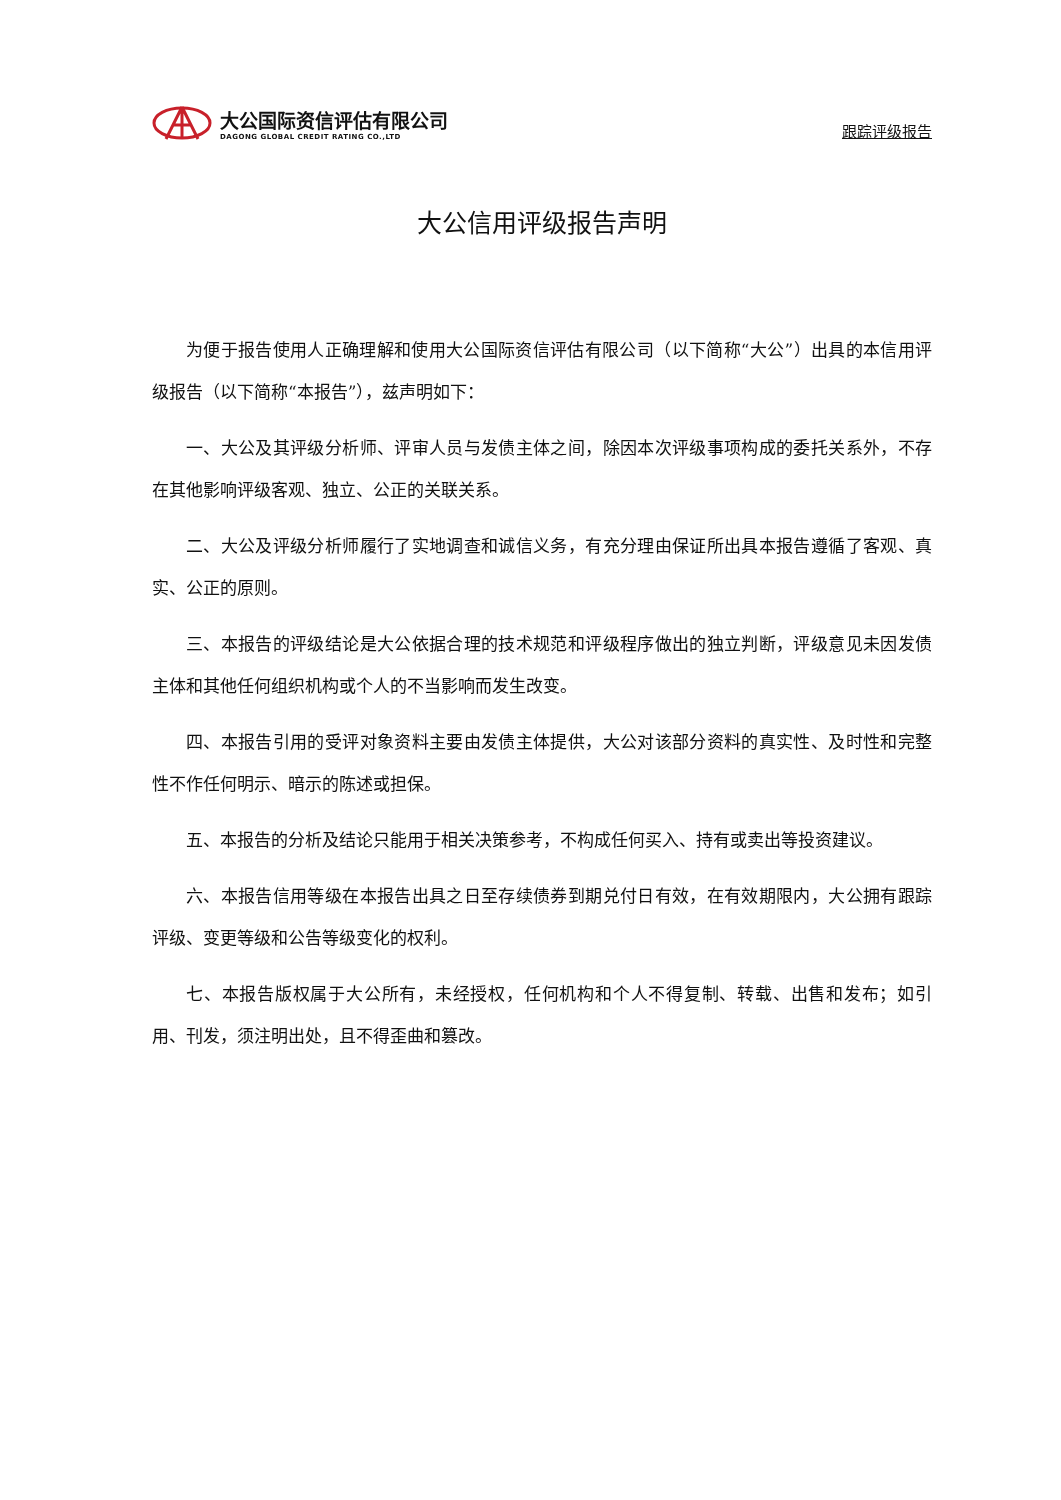大公国际资信评估有限公司
DAGONG GLOBAL CREDIT RATING CO.,LTD
跟踪评级报告
大公信用评级报告声明
为便于报告使用人正确理解和使用大公国际资信评估有限公司（以下简称“大公”）出具的本信用评级报告（以下简称“本报告”），兹声明如下：
一、大公及其评级分析师、评审人员与发债主体之间，除因本次评级事项构成的委托关系外，不存在其他影响评级客观、独立、公正的关联关系。
二、大公及评级分析师履行了实地调查和诚信义务，有充分理由保证所出具本报告遵循了客观、真实、公正的原则。
三、本报告的评级结论是大公依据合理的技术规范和评级程序做出的独立判断，评级意见未因发债主体和其他任何组织机构或个人的不当影响而发生改变。
四、本报告引用的受评对象资料主要由发债主体提供，大公对该部分资料的真实性、及时性和完整性不作任何明示、暗示的陈述或担保。
五、本报告的分析及结论只能用于相关决策参考，不构成任何买入、持有或卖出等投资建议。
六、本报告信用等级在本报告出具之日至存续债券到期兑付日有效，在有效期限内，大公拥有跟踪评级、变更等级和公告等级变化的权利。
七、本报告版权属于大公所有，未经授权，任何机构和个人不得复制、转载、出售和发布；如引用、刊发，须注明出处，且不得歪曲和篡改。